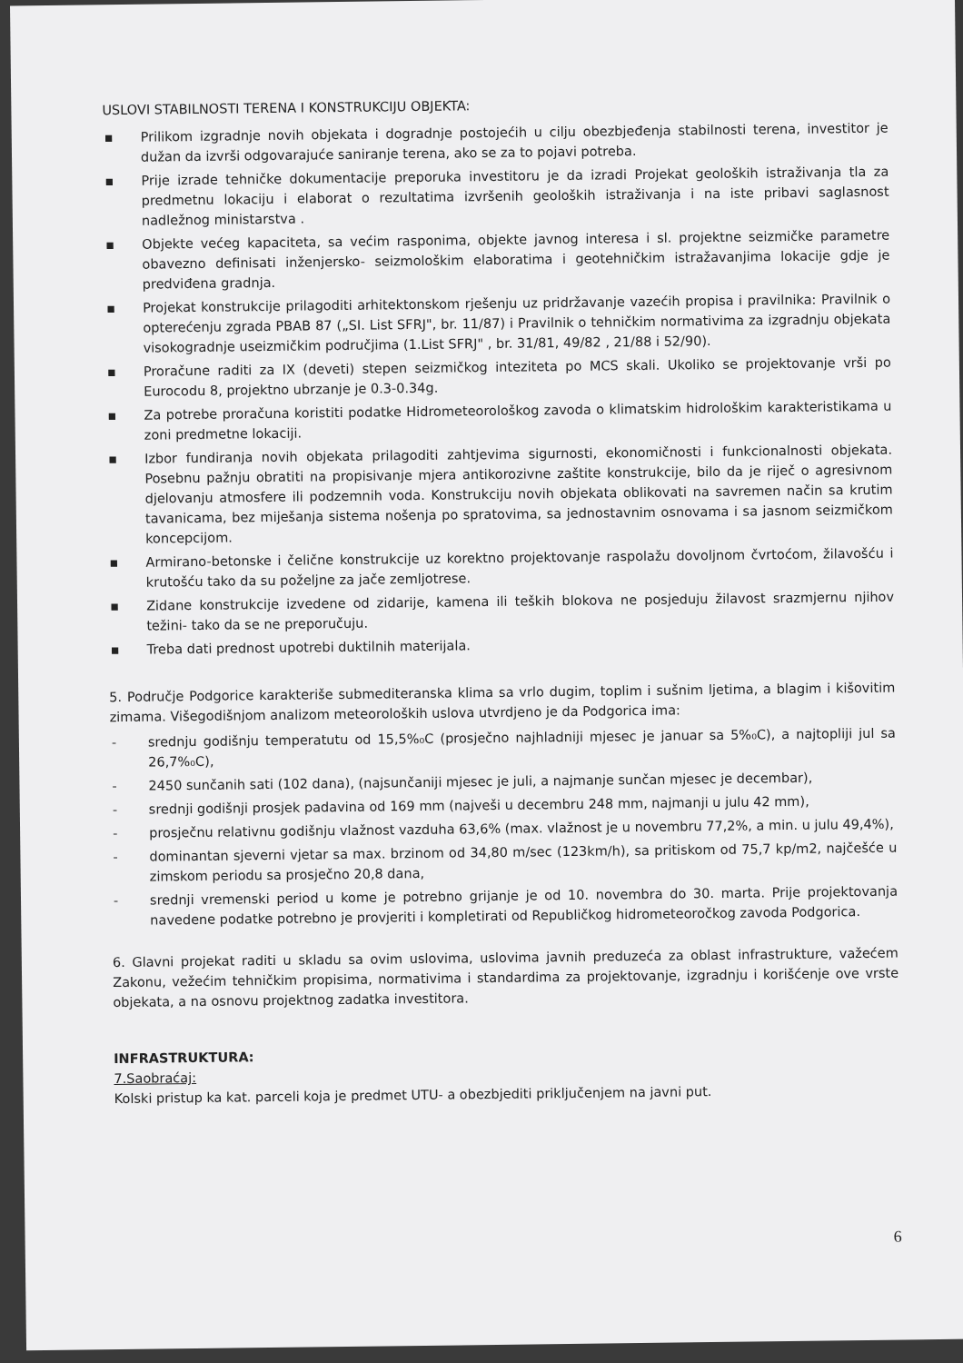USLOVI STABILNOSTI TERENA I KONSTRUKCIJU OBJEKTA:
▪ Prilikom izgradnje novih objekata i dogradnje postojećih u cilju obezbjeđenja stabilnosti terena, investitor je dužan da izvrši odgovarajuće saniranje terena, ako se za to pojavi potreba.
▪ Prije izrade tehničke dokumentacije preporuka investitoru je da izradi Projekat geoloških istraživanja tla za predmetnu lokaciju i elaborat o rezultatima izvršenih geoloških istraživanja i na iste pribavi saglasnost nadležnog ministarstva .
▪ Objekte većeg kapaciteta, sa većim rasponima, objekte javnog interesa i sl. projektne seizmičke parametre obavezno definisati inženjersko- seizmološkim elaboratima i geotehničkim istražavanjima lokacije gdje je predviđena gradnja.
▪ Projekat konstrukcije prilagoditi arhitektonskom rješenju uz pridržavanje vazećih propisa i pravilnika: Pravilnik o opterećenju zgrada PBAB 87 („SI. List SFRJ", br. 11/87) i Pravilnik o tehničkim normativima za izgradnju objekata visokogradnje useizmičkim područjima (1.List SFRJ" , br. 31/81, 49/82 , 21/88 i 52/90).
▪ Proračune raditi za IX (deveti) stepen seizmičkog inteziteta po MCS skali. Ukoliko se projektovanje vrši po Eurocodu 8, projektno ubrzanje je 0.3-0.34g.
▪ Za potrebe proračuna koristiti podatke Hidrometeorološkog zavoda o klimatskim hidrološkim karakteristikama u zoni predmetne lokaciji.
▪ Izbor fundiranja novih objekata prilagoditi zahtjevima sigurnosti, ekonomičnosti i funkcionalnosti objekata. Posebnu pažnju obratiti na propisivanje mjera antikorozivne zaštite konstrukcije, bilo da je riječ o agresivnom djelovanju atmosfere ili podzemnih voda. Konstrukciju novih objekata oblikovati na savremen način sa krutim tavanicama, bez miješanja sistema nošenja po spratovima, sa jednostavnim osnovama i sa jasnom seizmičkom koncepcijom.
▪ Armirano-betonske i čelične konstrukcije uz korektno projektovanje raspolažu dovoljnom čvrtoćom, žilavošću i krutošću tako da su poželjne za jače zemljotrese.
▪ Zidane konstrukcije izvedene od zidarije, kamena ili teških blokova ne posjeduju žilavost srazmjernu njihov težini- tako da se ne preporučuju.
▪ Treba dati prednost upotrebi duktilnih materijala.
5. Područje Podgorice karakteriše submediteranska klima sa vrlo dugim, toplim i sušnim ljetima, a blagim i kišovitim zimama. Višegodišnjom analizom meteoroloških uslova utvrdjeno je da Podgorica ima:
- srednju godišnju temperatutu od 15,5%₀C (prosječno najhladniji mjesec je januar sa 5%₀C), a najtopliji jul sa 26,7%₀C),
- 2450 sunčanih sati (102 dana), (najsunčaniji mjesec je juli, a najmanje sunčan mjesec je decembar),
- srednji godišnji prosjek padavina od 169 mm (najveši u decembru 248 mm, najmanji u julu 42 mm),
- prosječnu relativnu godišnju vlažnost vazduha 63,6% (max. vlažnost je u novembru 77,2%, a min. u julu 49,4%),
- dominantan sjeverni vjetar sa max. brzinom od 34,80 m/sec (123km/h), sa pritiskom od 75,7 kp/m2, najčešće u zimskom periodu sa prosječno 20,8 dana,
- srednji vremenski period u kome je potrebno grijanje je od 10. novembra do 30. marta. Prije projektovanja navedene podatke potrebno je provjeriti i kompletirati od Republičkog hidrometeoročkog zavoda Podgorica.
6. Glavni projekat raditi u skladu sa ovim uslovima, uslovima javnih preduzeća za oblast infrastrukture, važećem Zakonu, vežećim tehničkim propisima, normativima i standardima za projektovanje, izgradnju i korišćenje ove vrste objekata, a na osnovu projektnog zadatka investitora.
INFRASTRUKTURA:
7.Saobraćaj:
Kolski pristup ka kat. parceli koja je predmet UTU- a obezbjediti priključenjem na javni put.
6